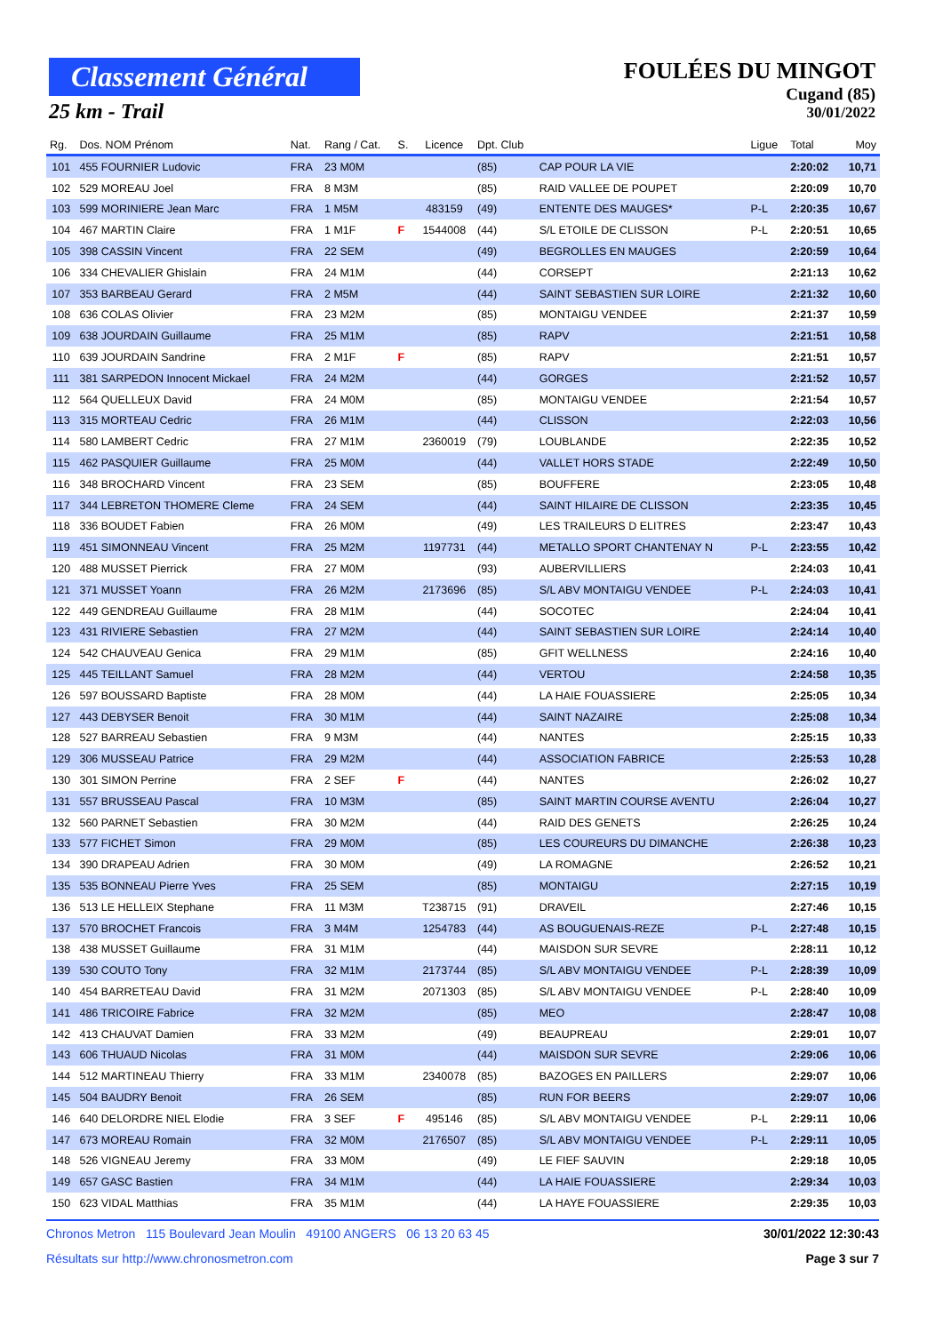Classement Général
25 km - Trail
FOULÉES DU MINGOT
Cugand (85)
30/01/2022
| Rg. | Dos. NOM Prénom | Nat. | Rang / Cat. | S. | Licence | Dpt. Club | | Ligue | Total | Moy |
| --- | --- | --- | --- | --- | --- | --- | --- | --- | --- | --- |
| 101 | 455 FOURNIER Ludovic | FRA | 23 M0M | | | (85) | CAP POUR LA VIE | | 2:20:02 | 10,71 |
| 102 | 529 MOREAU Joel | FRA | 8 M3M | | | (85) | RAID VALLEE DE POUPET | | 2:20:09 | 10,70 |
| 103 | 599 MORINIERE Jean Marc | FRA | 1 M5M | | 483159 | (49) | ENTENTE DES MAUGES* | P-L | 2:20:35 | 10,67 |
| 104 | 467 MARTIN Claire | FRA | 1 M1F | F | 1544008 | (44) | S/L ETOILE DE CLISSON | P-L | 2:20:51 | 10,65 |
| 105 | 398 CASSIN Vincent | FRA | 22 SEM | | | (49) | BEGROLLES EN MAUGES | | 2:20:59 | 10,64 |
| 106 | 334 CHEVALIER Ghislain | FRA | 24 M1M | | | (44) | CORSEPT | | 2:21:13 | 10,62 |
| 107 | 353 BARBEAU Gerard | FRA | 2 M5M | | | (44) | SAINT SEBASTIEN SUR LOIRE | | 2:21:32 | 10,60 |
| 108 | 636 COLAS Olivier | FRA | 23 M2M | | | (85) | MONTAIGU VENDEE | | 2:21:37 | 10,59 |
| 109 | 638 JOURDAIN Guillaume | FRA | 25 M1M | | | (85) | RAPV | | 2:21:51 | 10,58 |
| 110 | 639 JOURDAIN Sandrine | FRA | 2 M1F | F | | (85) | RAPV | | 2:21:51 | 10,57 |
| 111 | 381 SARPEDON Innocent Mickael | FRA | 24 M2M | | | (44) | GORGES | | 2:21:52 | 10,57 |
| 112 | 564 QUELLEUX David | FRA | 24 M0M | | | (85) | MONTAIGU VENDEE | | 2:21:54 | 10,57 |
| 113 | 315 MORTEAU Cedric | FRA | 26 M1M | | | (44) | CLISSON | | 2:22:03 | 10,56 |
| 114 | 580 LAMBERT Cedric | FRA | 27 M1M | | 2360019 | (79) | LOUBLANDE | | 2:22:35 | 10,52 |
| 115 | 462 PASQUIER Guillaume | FRA | 25 M0M | | | (44) | VALLET HORS STADE | | 2:22:49 | 10,50 |
| 116 | 348 BROCHARD Vincent | FRA | 23 SEM | | | (85) | BOUFFERE | | 2:23:05 | 10,48 |
| 117 | 344 LEBRETON THOMERE Cleme | FRA | 24 SEM | | | (44) | SAINT HILAIRE DE CLISSON | | 2:23:35 | 10,45 |
| 118 | 336 BOUDET Fabien | FRA | 26 M0M | | | (49) | LES TRAILEURS D ELITRES | | 2:23:47 | 10,43 |
| 119 | 451 SIMONNEAU Vincent | FRA | 25 M2M | | 1197731 | (44) | METALLO SPORT CHANTENAY N | P-L | 2:23:55 | 10,42 |
| 120 | 488 MUSSET Pierrick | FRA | 27 M0M | | | (93) | AUBERVILLIERS | | 2:24:03 | 10,41 |
| 121 | 371 MUSSET Yoann | FRA | 26 M2M | | 2173696 | (85) | S/L ABV MONTAIGU VENDEE | P-L | 2:24:03 | 10,41 |
| 122 | 449 GENDREAU Guillaume | FRA | 28 M1M | | | (44) | SOCOTEC | | 2:24:04 | 10,41 |
| 123 | 431 RIVIERE Sebastien | FRA | 27 M2M | | | (44) | SAINT SEBASTIEN SUR LOIRE | | 2:24:14 | 10,40 |
| 124 | 542 CHAUVEAU Genica | FRA | 29 M1M | | | (85) | GFIT WELLNESS | | 2:24:16 | 10,40 |
| 125 | 445 TEILLANT Samuel | FRA | 28 M2M | | | (44) | VERTOU | | 2:24:58 | 10,35 |
| 126 | 597 BOUSSARD Baptiste | FRA | 28 M0M | | | (44) | LA HAIE FOUASSIERE | | 2:25:05 | 10,34 |
| 127 | 443 DEBYSER Benoit | FRA | 30 M1M | | | (44) | SAINT NAZAIRE | | 2:25:08 | 10,34 |
| 128 | 527 BARREAU Sebastien | FRA | 9 M3M | | | (44) | NANTES | | 2:25:15 | 10,33 |
| 129 | 306 MUSSEAU Patrice | FRA | 29 M2M | | | (44) | ASSOCIATION FABRICE | | 2:25:53 | 10,28 |
| 130 | 301 SIMON Perrine | FRA | 2 SEF | F | | (44) | NANTES | | 2:26:02 | 10,27 |
| 131 | 557 BRUSSEAU Pascal | FRA | 10 M3M | | | (85) | SAINT MARTIN COURSE AVENTU | | 2:26:04 | 10,27 |
| 132 | 560 PARNET Sebastien | FRA | 30 M2M | | | (44) | RAID DES GENETS | | 2:26:25 | 10,24 |
| 133 | 577 FICHET Simon | FRA | 29 M0M | | | (85) | LES COUREURS DU DIMANCHE | | 2:26:38 | 10,23 |
| 134 | 390 DRAPEAU Adrien | FRA | 30 M0M | | | (49) | LA ROMAGNE | | 2:26:52 | 10,21 |
| 135 | 535 BONNEAU Pierre Yves | FRA | 25 SEM | | | (85) | MONTAIGU | | 2:27:15 | 10,19 |
| 136 | 513 LE HELLEIX Stephane | FRA | 11 M3M | | T238715 | (91) | DRAVEIL | | 2:27:46 | 10,15 |
| 137 | 570 BROCHET Francois | FRA | 3 M4M | | 1254783 | (44) | AS BOUGUENAIS-REZE | P-L | 2:27:48 | 10,15 |
| 138 | 438 MUSSET Guillaume | FRA | 31 M1M | | | (44) | MAISDON SUR SEVRE | | 2:28:11 | 10,12 |
| 139 | 530 COUTO Tony | FRA | 32 M1M | | 2173744 | (85) | S/L ABV MONTAIGU VENDEE | P-L | 2:28:39 | 10,09 |
| 140 | 454 BARRETEAU David | FRA | 31 M2M | | 2071303 | (85) | S/L ABV MONTAIGU VENDEE | P-L | 2:28:40 | 10,09 |
| 141 | 486 TRICOIRE Fabrice | FRA | 32 M2M | | | (85) | MEO | | 2:28:47 | 10,08 |
| 142 | 413 CHAUVAT Damien | FRA | 33 M2M | | | (49) | BEAUPREAU | | 2:29:01 | 10,07 |
| 143 | 606 THUAUD Nicolas | FRA | 31 M0M | | | (44) | MAISDON SUR SEVRE | | 2:29:06 | 10,06 |
| 144 | 512 MARTINEAU Thierry | FRA | 33 M1M | | 2340078 | (85) | BAZOGES EN PAILLERS | | 2:29:07 | 10,06 |
| 145 | 504 BAUDRY Benoit | FRA | 26 SEM | | | (85) | RUN FOR BEERS | | 2:29:07 | 10,06 |
| 146 | 640 DELORDRE NIEL Elodie | FRA | 3 SEF | F | 495146 | (85) | S/L ABV MONTAIGU VENDEE | P-L | 2:29:11 | 10,06 |
| 147 | 673 MOREAU Romain | FRA | 32 M0M | | 2176507 | (85) | S/L ABV MONTAIGU VENDEE | P-L | 2:29:11 | 10,05 |
| 148 | 526 VIGNEAU Jeremy | FRA | 33 M0M | | | (49) | LE FIEF SAUVIN | | 2:29:18 | 10,05 |
| 149 | 657 GASC Bastien | FRA | 34 M1M | | | (44) | LA HAIE FOUASSIERE | | 2:29:34 | 10,03 |
| 150 | 623 VIDAL Matthias | FRA | 35 M1M | | | (44) | LA HAYE FOUASSIERE | | 2:29:35 | 10,03 |
Chronos Metron 115 Boulevard Jean Moulin 49100 ANGERS 06 13 20 63 45 30/01/2022 12:30:43
Résultats sur http://www.chronosmetron.com Page 3 sur 7